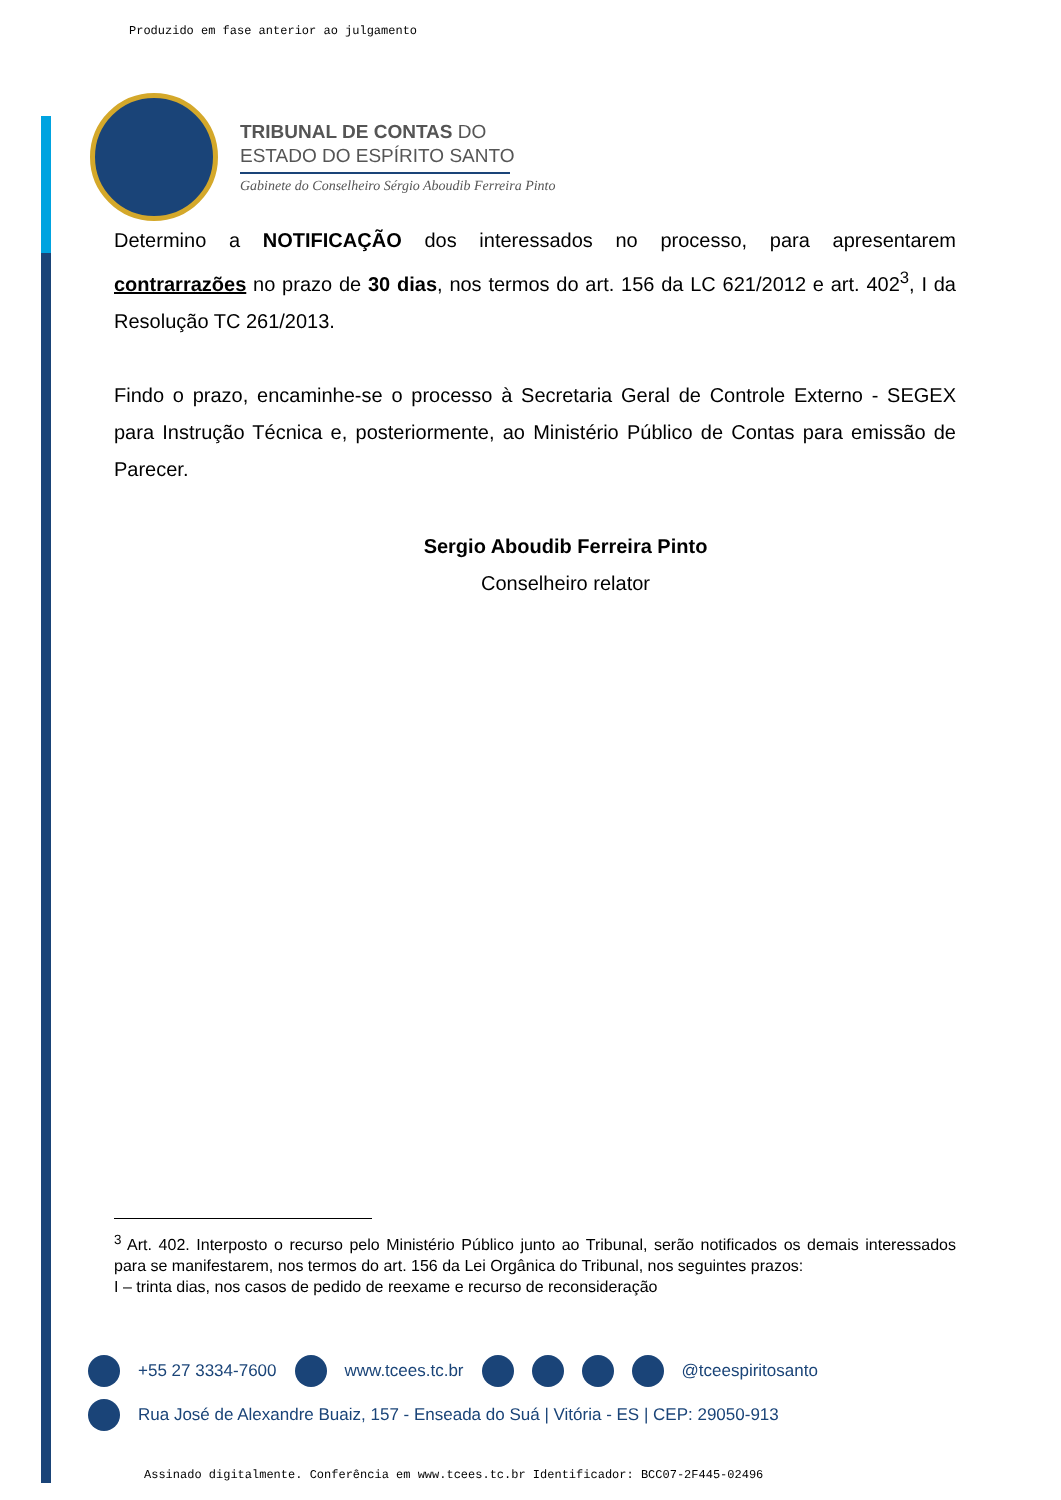Produzido em fase anterior ao julgamento
TRIBUNAL DE CONTAS DO
ESTADO DO ESPÍRITO SANTO
Gabinete do Conselheiro Sérgio Aboudib Ferreira Pinto
Determino a NOTIFICAÇÃO dos interessados no processo, para apresentarem contrarrazões no prazo de 30 dias, nos termos do art. 156 da LC 621/2012 e art. 402<sup>3</sup>, I da Resolução TC 261/2013.
Findo o prazo, encaminhe-se o processo à Secretaria Geral de Controle Externo - SEGEX para Instrução Técnica e, posteriormente, ao Ministério Público de Contas para emissão de Parecer.
Sergio Aboudib Ferreira Pinto
Conselheiro relator
<sup>3</sup> Art. 402. Interposto o recurso pelo Ministério Público junto ao Tribunal, serão notificados os demais interessados para se manifestarem, nos termos do art. 156 da Lei Orgânica do Tribunal, nos seguintes prazos:
I – trinta dias, nos casos de pedido de reexame e recurso de reconsideração
+55 27 3334-7600 www.tcees.tc.br @tceespiritosanto
Rua José de Alexandre Buaiz, 157 - Enseada do Suá | Vitória - ES | CEP: 29050-913
Assinado digitalmente. Conferência em www.tcees.tc.br Identificador: BCC07-2F445-02496